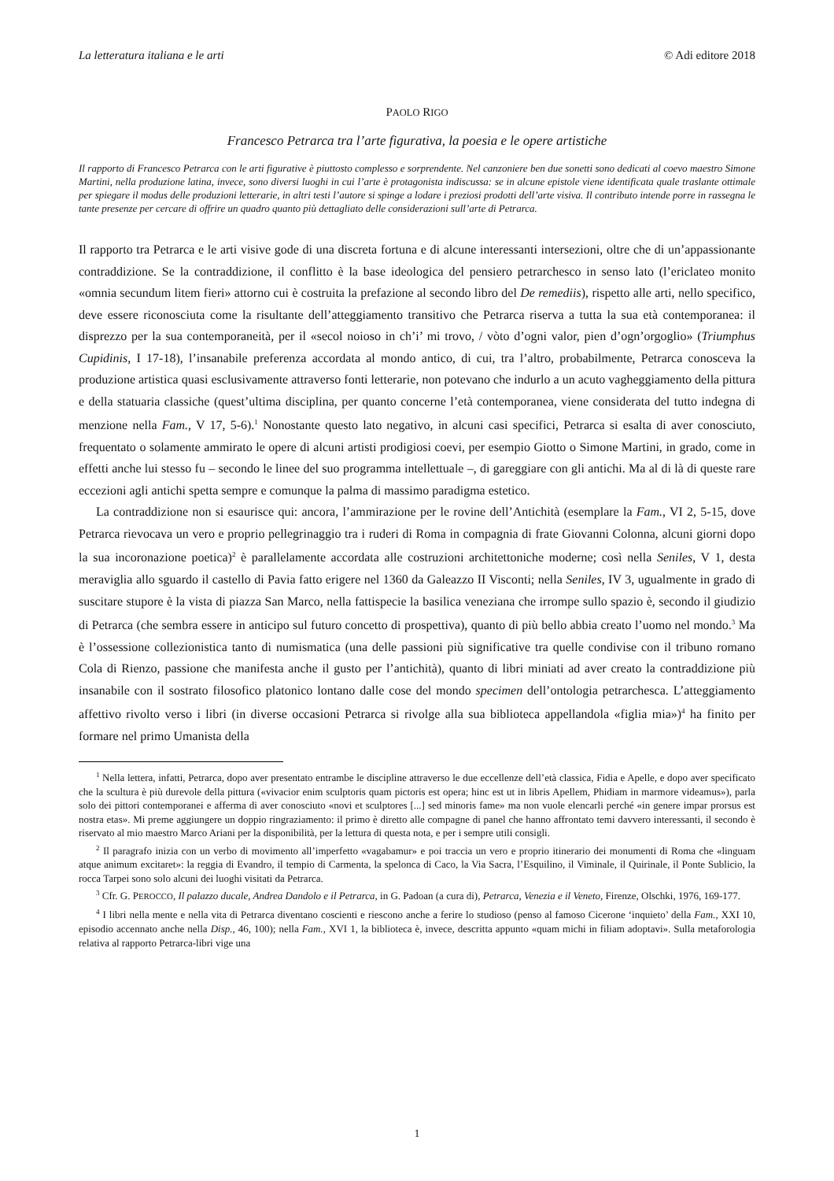La letteratura italiana e le arti © Adi editore 2018
PAOLO RIGO
Francesco Petrarca tra l’arte figurativa, la poesia e le opere artistiche
Il rapporto di Francesco Petrarca con le arti figurative è piuttosto complesso e sorprendente. Nel canzoniere ben due sonetti sono dedicati al coevo maestro Simone Martini, nella produzione latina, invece, sono diversi luoghi in cui l’arte è protagonista indiscussa: se in alcune epistole viene identificata quale traslante ottimale per spiegare il modus delle produzioni letterarie, in altri testi l’autore si spinge a lodare i preziosi prodotti dell’arte visiva. Il contributo intende porre in rassegna le tante presenze per cercare di offrire un quadro quanto più dettagliato delle considerazioni sull’arte di Petrarca.
Il rapporto tra Petrarca e le arti visive gode di una discreta fortuna e di alcune interessanti intersezioni, oltre che di un’appassionante contraddizione. Se la contraddizione, il conflitto è la base ideologica del pensiero petrarchesco in senso lato (l’ericlateo monito «omnia secundum litem fieri» attorno cui è costruita la prefazione al secondo libro del De remediis), rispetto alle arti, nello specifico, deve essere riconosciuta come la risultante dell’atteggiamento transitivo che Petrarca riserva a tutta la sua età contemporanea: il disprezzo per la sua contemporaneità, per il «secol noioso in ch’i’ mi trovo, / vòto d’ogni valor, pien d’ogn’orgoglio» (Triumphus Cupidinis, I 17-18), l’insanabile preferenza accordata al mondo antico, di cui, tra l’altro, probabilmente, Petrarca conosceva la produzione artistica quasi esclusivamente attraverso fonti letterarie, non potevano che indurlo a un acuto vagheggiamento della pittura e della statuaria classiche (quest’ultima disciplina, per quanto concerne l’età contemporanea, viene considerata del tutto indegna di menzione nella Fam., V 17, 5-6).<sup>1</sup> Nonostante questo lato negativo, in alcuni casi specifici, Petrarca si esalta di aver conosciuto, frequentato o solamente ammirato le opere di alcuni artisti prodigiosi coevi, per esempio Giotto o Simone Martini, in grado, come in effetti anche lui stesso fu – secondo le linee del suo programma intellettuale –, di gareggiare con gli antichi. Ma al di là di queste rare eccezioni agli antichi spetta sempre e comunque la palma di massimo paradigma estetico.
La contraddizione non si esaurisce qui: ancora, l’ammirazione per le rovine dell’Antichità (esemplare la Fam., VI 2, 5-15, dove Petrarca rievocava un vero e proprio pellegrinaggio tra i ruderi di Roma in compagnia di frate Giovanni Colonna, alcuni giorni dopo la sua incoronazione poetica)<sup>2</sup> è parallelamente accordata alle costruzioni architettoniche moderne; così nella Seniles, V 1, desta meraviglia allo sguardo il castello di Pavia fatto erigere nel 1360 da Galeazzo II Visconti; nella Seniles, IV 3, ugualmente in grado di suscitare stupore è la vista di piazza San Marco, nella fattispecie la basilica veneziana che irrompe sullo spazio è, secondo il giudizio di Petrarca (che sembra essere in anticipo sul futuro concetto di prospettiva), quanto di più bello abbia creato l’uomo nel mondo.<sup>3</sup> Ma è l’ossessione collezionistica tanto di numismatica (una delle passioni più significative tra quelle condivise con il tribuno romano Cola di Rienzo, passione che manifesta anche il gusto per l’antichità), quanto di libri miniati ad aver creato la contraddizione più insanabile con il sostrato filosofico platonico lontano dalle cose del mondo specimen dell’ontologia petrarchesca. L’atteggiamento affettivo rivolto verso i libri (in diverse occasioni Petrarca si rivolge alla sua biblioteca appellandola «figlia mia»)<sup>4</sup> ha finito per formare nel primo Umanista della
<sup>1</sup> Nella lettera, infatti, Petrarca, dopo aver presentato entrambe le discipline attraverso le due eccellenze dell’età classica, Fidia e Apelle, e dopo aver specificato che la scultura è più durevole della pittura («vivacior enim sculptoris quam pictoris est opera; hinc est ut in libris Apellem, Phidiam in marmore videamus»), parla solo dei pittori contemporanei e afferma di aver conosciuto «novi et sculptores [...] sed minoris fame» ma non vuole elencarli perché «in genere impar prorsus est nostra etas». Mi preme aggiungere un doppio ringraziamento: il primo è diretto alle compagne di panel che hanno affrontato temi davvero interessanti, il secondo è riservato al mio maestro Marco Ariani per la disponibilità, per la lettura di questa nota, e per i sempre utili consigli.
<sup>2</sup> Il paragrafo inizia con un verbo di movimento all’imperfetto «vagabamur» e poi traccia un vero e proprio itinerario dei monumenti di Roma che «linguam atque animum excitaret»: la reggia di Evandro, il tempio di Carmenta, la spelonca di Caco, la Via Sacra, l’Esquilino, il Viminale, il Quirinale, il Ponte Sublicio, la rocca Tarpei sono solo alcuni dei luoghi visitati da Petrarca.
<sup>3</sup> Cfr. G. PEROCCO, Il palazzo ducale, Andrea Dandolo e il Petrarca, in G. Padoan (a cura di), Petrarca, Venezia e il Veneto, Firenze, Olschki, 1976, 169-177.
<sup>4</sup> I libri nella mente e nella vita di Petrarca diventano coscienti e riescono anche a ferire lo studioso (penso al famoso Cicerone ‘inquieto’ della Fam., XXI 10, episodio accennato anche nella Disp., 46, 100); nella Fam., XVI 1, la biblioteca è, invece, descritta appunto «quam michi in filiam adoptavi». Sulla metaforologia relativa al rapporto Petrarca-libri vige una
1